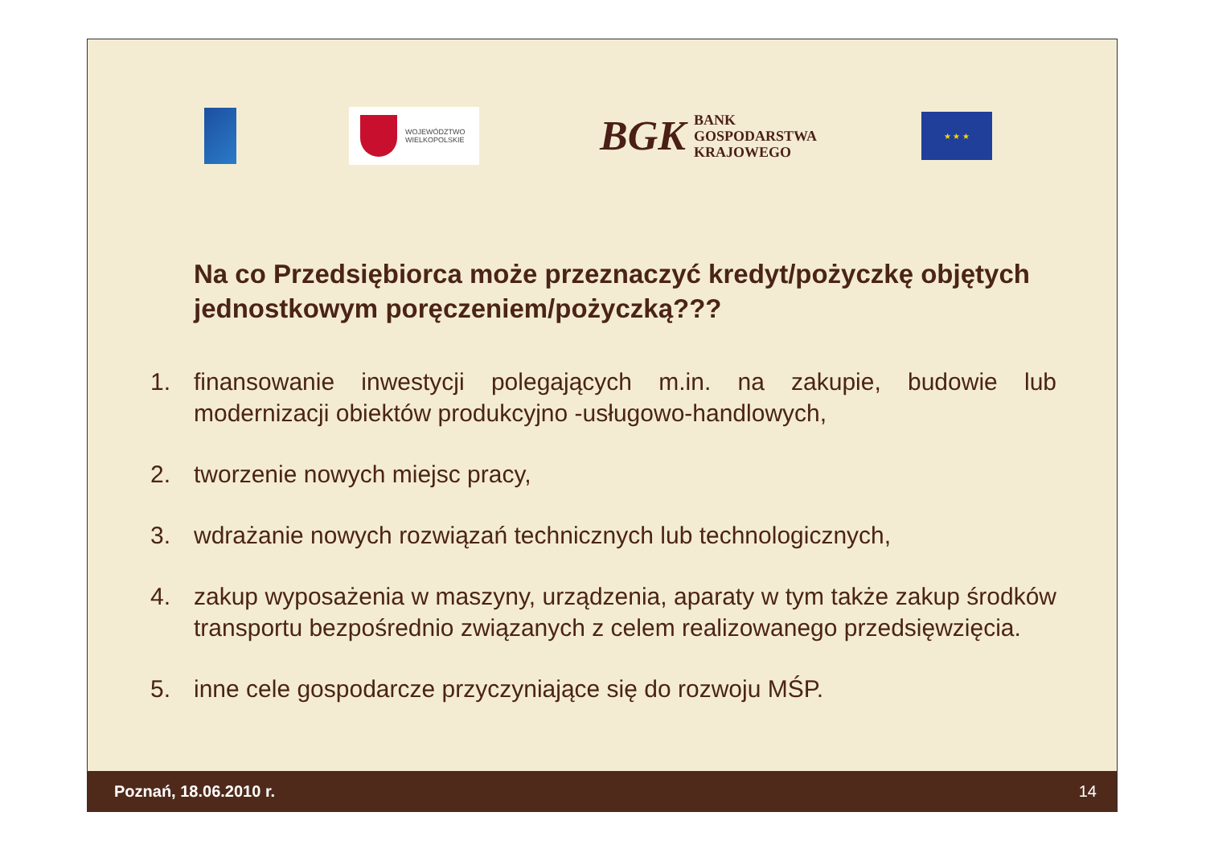WOJEWÓDZTWO
WIELKOPOLSKIE
BGK BANK
GOSPODARSTWA
KRAJOWEGO
★ ★ ★
Na co Przedsiębiorca może przeznaczyć kredyt/pożyczkę objętych jednostkowym poręczeniem/pożyczką???
1. finansowanie inwestycji polegających m.in. na zakupie, budowie lub modernizacji obiektów produkcyjno -usługowo-handlowych,
2. tworzenie nowych miejsc pracy,
3. wdrażanie nowych rozwiązań technicznych lub technologicznych,
4. zakup wyposażenia w maszyny, urządzenia, aparaty w tym także zakup środków transportu bezpośrednio związanych z celem realizowanego przedsięwzięcia.
5. inne cele gospodarcze przyczyniające się do rozwoju MŚP.
Poznań, 18.06.2010 r. 14